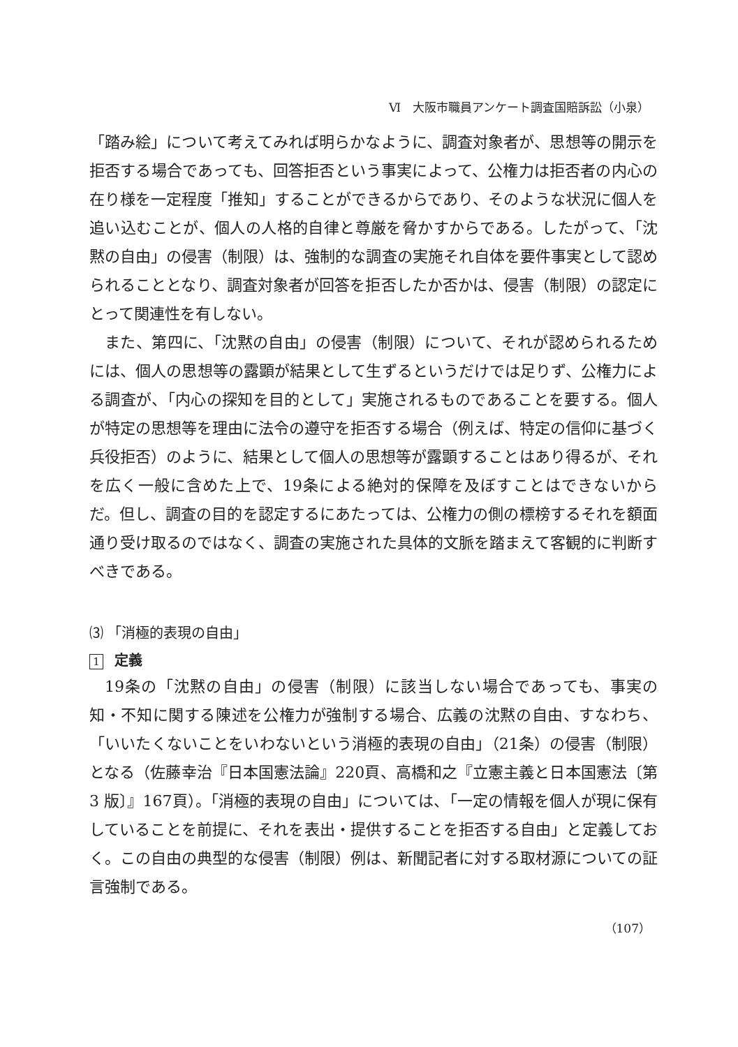Ⅵ　大阪市職員アンケート調査国賠訴訟（小泉）
「踏み絵」について考えてみれば明らかなように、調査対象者が、思想等の開示を拒否する場合であっても、回答拒否という事実によって、公権力は拒否者の内心の在り様を一定程度「推知」することができるからであり、そのような状況に個人を追い込むことが、個人の人格的自律と尊厳を脅かすからである。したがって、「沈黙の自由」の侵害（制限）は、強制的な調査の実施それ自体を要件事実として認められることとなり、調査対象者が回答を拒否したか否かは、侵害（制限）の認定にとって関連性を有しない。
また、第四に、「沈黙の自由」の侵害（制限）について、それが認められるためには、個人の思想等の露顕が結果として生ずるというだけでは足りず、公権力による調査が、「内心の探知を目的として」実施されるものであることを要する。個人が特定の思想等を理由に法令の遵守を拒否する場合（例えば、特定の信仰に基づく兵役拒否）のように、結果として個人の思想等が露顕することはあり得るが、それを広く一般に含めた上で、19条による絶対的保障を及ぼすことはできないからだ。但し、調査の目的を認定するにあたっては、公権力の側の標榜するそれを額面通り受け取るのではなく、調査の実施された具体的文脈を踏まえて客観的に判断すべきである。
⑶ 「消極的表現の自由」
1 定義
19条の「沈黙の自由」の侵害（制限）に該当しない場合であっても、事実の知・不知に関する陳述を公権力が強制する場合、広義の沈黙の自由、すなわち、「いいたくないことをいわないという消極的表現の自由」（21条）の侵害（制限）となる（佐藤幸治『日本国憲法論』220頁、高橋和之『立憲主義と日本国憲法〔第 3 版〕』167頁）。「消極的表現の自由」については、「一定の情報を個人が現に保有していることを前提に、それを表出・提供することを拒否する自由」と定義しておく。この自由の典型的な侵害（制限）例は、新聞記者に対する取材源についての証言強制である。
（107）